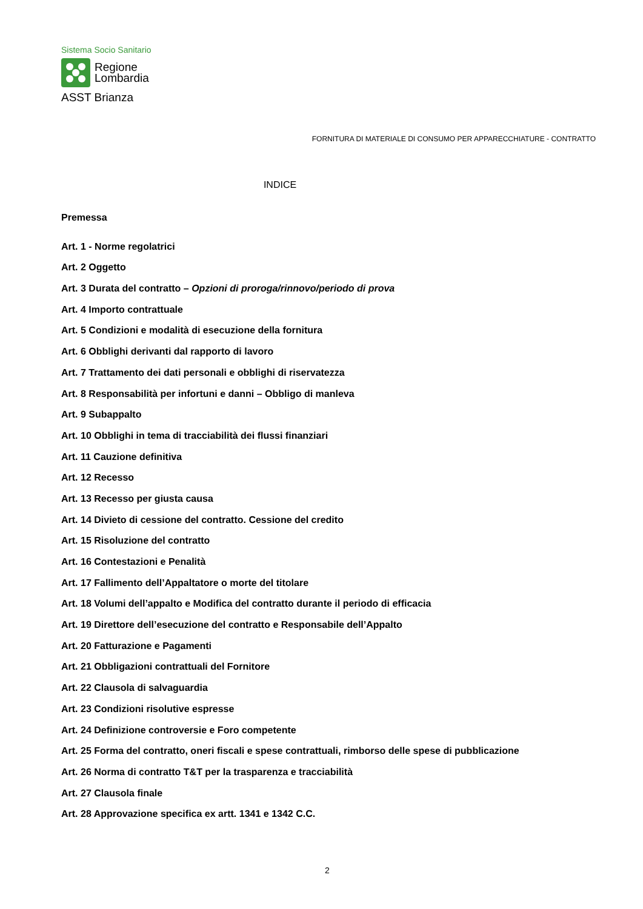Sistema Socio Sanitario
Regione
Lombardia
ASST Brianza
FORNITURA DI MATERIALE DI CONSUMO PER APPARECCHIATURE - CONTRATTO
INDICE
Premessa
Art. 1 - Norme regolatrici
Art. 2 Oggetto
Art. 3 Durata del contratto – Opzioni di proroga/rinnovo/periodo di prova
Art. 4 Importo contrattuale
Art. 5 Condizioni e modalità di esecuzione della fornitura
Art. 6 Obblighi derivanti dal rapporto di lavoro
Art. 7 Trattamento dei dati personali e obblighi di riservatezza
Art. 8 Responsabilità per infortuni e danni – Obbligo di manleva
Art. 9 Subappalto
Art. 10 Obblighi in tema di tracciabilità dei flussi finanziari
Art. 11 Cauzione definitiva
Art. 12 Recesso
Art. 13 Recesso per giusta causa
Art. 14 Divieto di cessione del contratto. Cessione del credito
Art. 15 Risoluzione del contratto
Art. 16 Contestazioni e Penalità
Art. 17 Fallimento dell’Appaltatore o morte del titolare
Art. 18 Volumi dell’appalto e Modifica del contratto durante il periodo di efficacia
Art. 19 Direttore dell’esecuzione del contratto e Responsabile dell’Appalto
Art. 20 Fatturazione e Pagamenti
Art. 21 Obbligazioni contrattuali del Fornitore
Art. 22 Clausola di salvaguardia
Art. 23 Condizioni risolutive espresse
Art. 24 Definizione controversie e Foro competente
Art. 25 Forma del contratto, oneri fiscali e spese contrattuali, rimborso delle spese di pubblicazione
Art. 26 Norma di contratto T&T per la trasparenza e tracciabilità
Art. 27 Clausola finale
Art. 28 Approvazione specifica ex artt. 1341 e 1342 C.C.
2